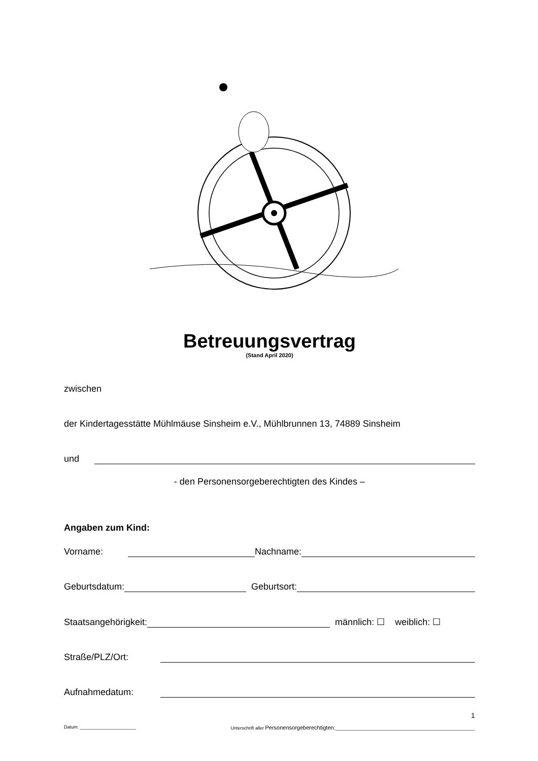Betreuungsvertrag
(Stand April 2020)
zwischen
der Kindertagesstätte Mühlmäuse Sinsheim e.V., Mühlbrunnen 13, 74889 Sinsheim
und
- den Personensorgeberechtigten des Kindes –
Angaben zum Kind:
Vorname: Nachname:
Geburtsdatum: Geburtsort:
Staatsangehörigkeit: männlich: ☐ weiblich: ☐
Straße/PLZ/Ort:
Aufnahmedatum:
1
Datum: ______________________ Unterschrift aller Personensorgeberechtigten:_______________________________________________________